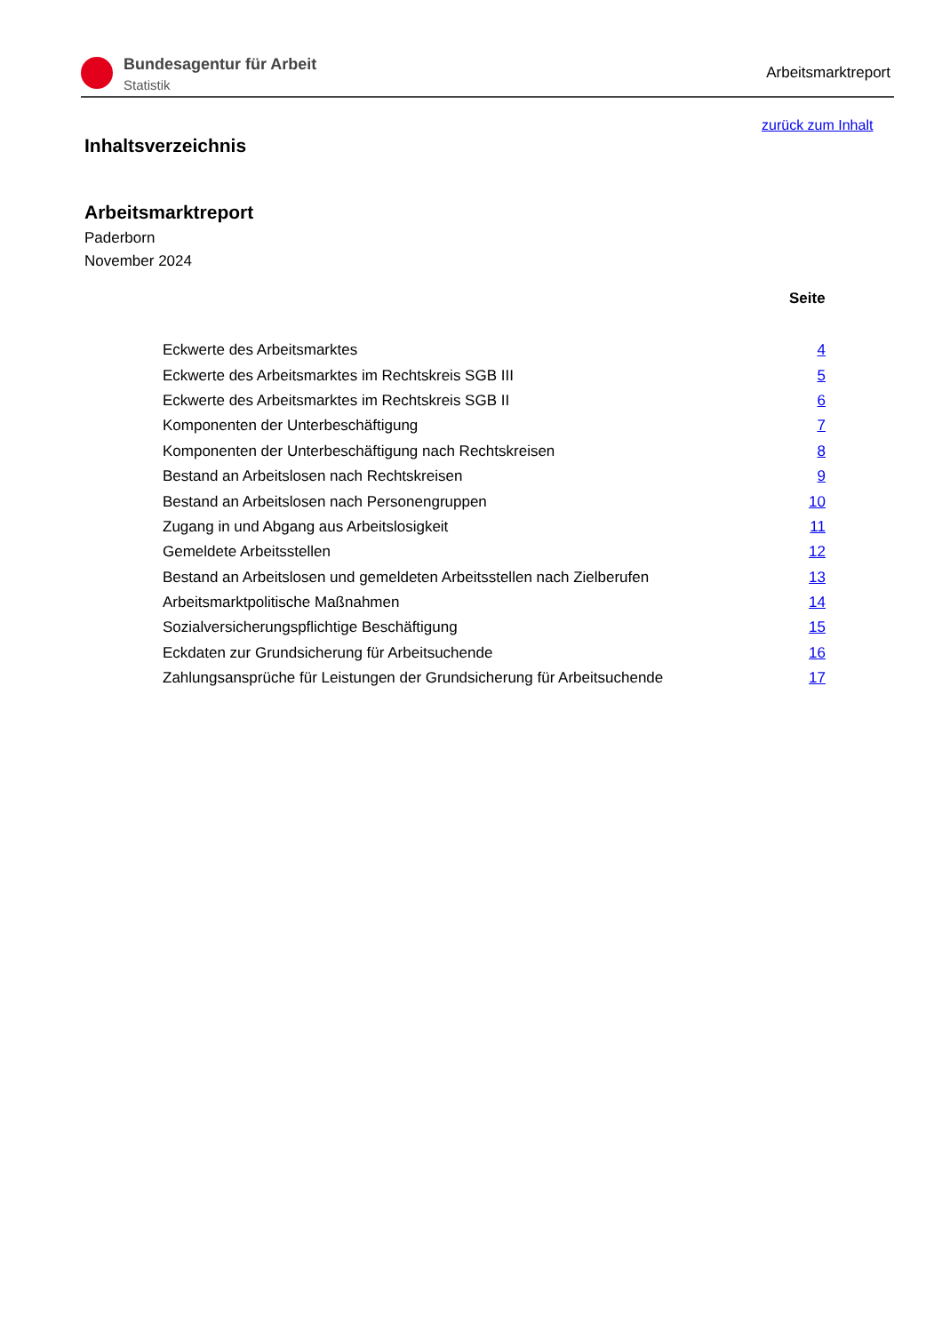Bundesagentur für Arbeit
Statistik
Arbeitsmarktreport
zurück zum Inhalt
Inhaltsverzeichnis
Arbeitsmarktreport
Paderborn
November 2024
Seite
| Eckwerte des Arbeitsmarktes | 4 |
| Eckwerte des Arbeitsmarktes im Rechtskreis SGB III | 5 |
| Eckwerte des Arbeitsmarktes im Rechtskreis SGB II | 6 |
| Komponenten der Unterbeschäftigung | 7 |
| Komponenten der Unterbeschäftigung nach Rechtskreisen | 8 |
| Bestand an Arbeitslosen nach Rechtskreisen | 9 |
| Bestand an Arbeitslosen nach Personengruppen | 10 |
| Zugang in und Abgang aus Arbeitslosigkeit | 11 |
| Gemeldete Arbeitsstellen | 12 |
| Bestand an Arbeitslosen und gemeldeten Arbeitsstellen nach Zielberufen | 13 |
| Arbeitsmarktpolitische Maßnahmen | 14 |
| Sozialversicherungspflichtige Beschäftigung | 15 |
| Eckdaten zur Grundsicherung für Arbeitsuchende | 16 |
| Zahlungsansprüche für Leistungen der Grundsicherung für Arbeitsuchende | 17 |